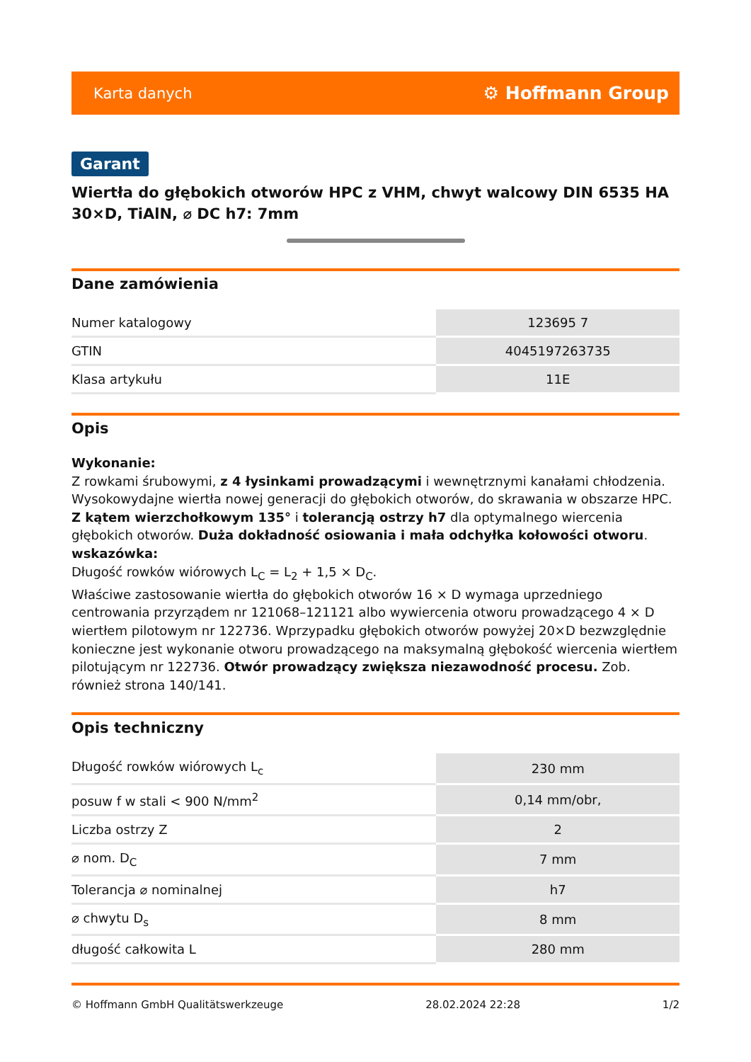Karta danych ⚙ Hoffmann Group
Garant
Wiertła do głębokich otworów HPC z VHM, chwyt walcowy DIN 6535 HA 30×D, TiAlN, ⌀ DC h7: 7mm
Dane zamówienia
| Numer katalogowy | 123695 7 |
| GTIN | 4045197263735 |
| Klasa artykułu | 11E |
Opis
Wykonanie:
Z rowkami śrubowymi, z 4 łysinkami prowadzącymi i wewnętrznymi kanałami chłodzenia. Wysokowydajne wiertła nowej generacji do głębokich otworów, do skrawania w obszarze HPC. Z kątem wierzchołkowym 135° i tolerancją ostrzy h7 dla optymalnego wiercenia głębokich otworów. Duża dokładność osiowania i mała odchyłka kołowości otworu.
wskazówka:
Długość rowków wiórowych L<sub>C</sub> = L<sub>2</sub> + 1,5 × D<sub>C</sub>.
Właściwe zastosowanie wiertła do głębokich otworów 16 × D wymaga uprzedniego centrowania przyrządem nr 121068–121121 albo wywiercenia otworu prowadzącego 4 × D wiertłem pilotowym nr 122736. Wprzypadku głębokich otworów powyżej 20×D bezwzględnie konieczne jest wykonanie otworu prowadzącego na maksymalną głębokość wiercenia wiertłem pilotującym nr 122736. Otwór prowadzący zwiększa niezawodność procesu. Zob. również strona 140/141.
Opis techniczny
| Długość rowków wiórowych L<sub>c</sub> | 230 mm |
| posuw f w stali < 900 N/mm<sup>2</sup> | 0,14 mm/obr, |
| Liczba ostrzy Z | 2 |
| ⌀ nom. D<sub>C</sub> | 7 mm |
| Tolerancja ⌀ nominalnej | h7 |
| ⌀ chwytu D<sub>s</sub> | 8 mm |
| długość całkowita L | 280 mm |
© Hoffmann GmbH Qualitätswerkzeuge 28.02.2024 22:28 1/2